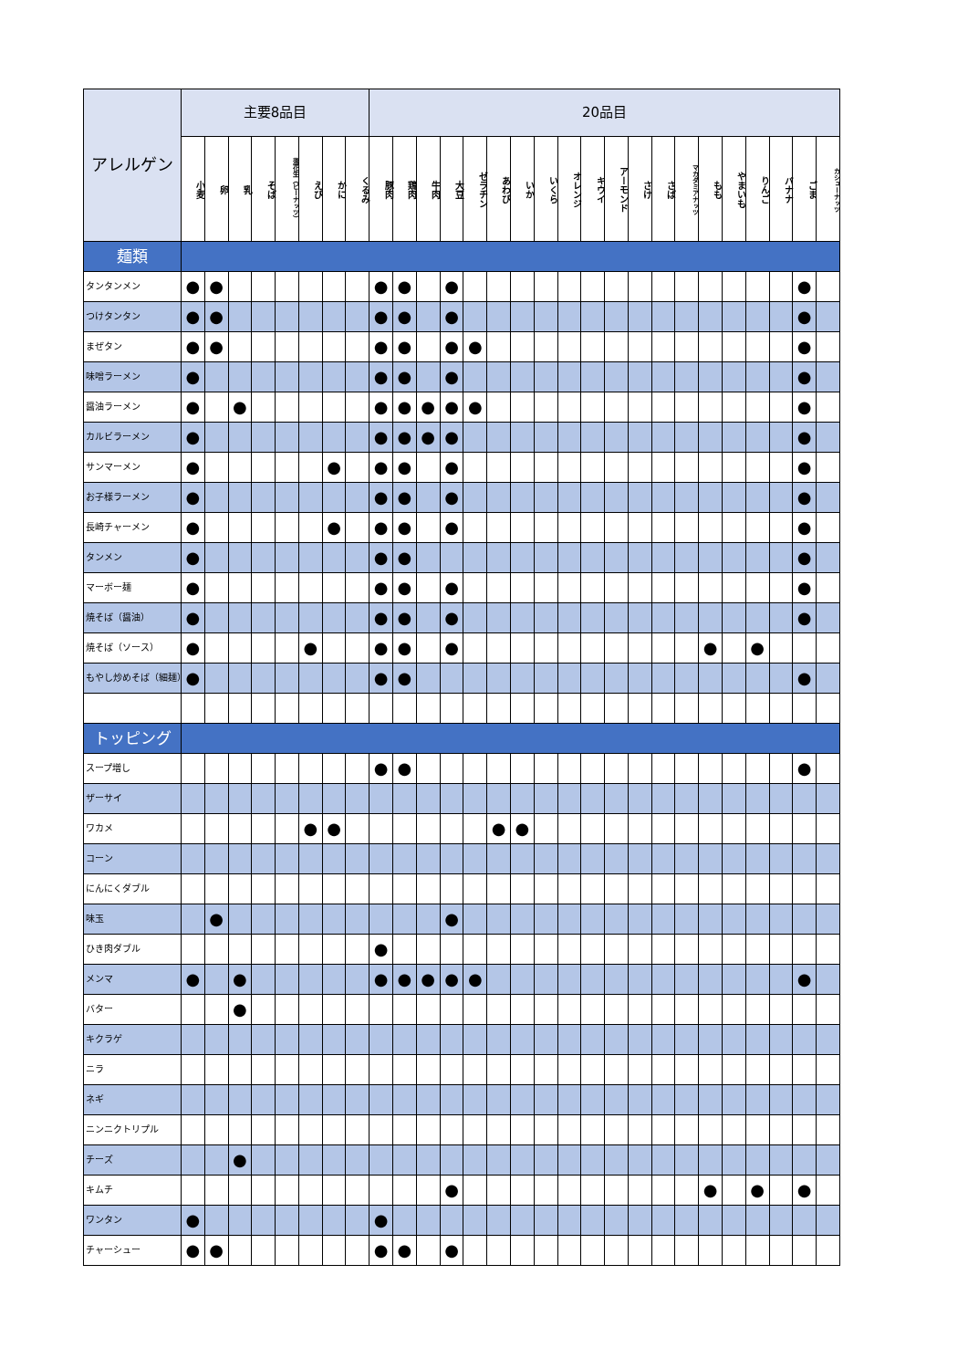| アレルゲン | 主要8品目 | | | | | | | | 20品目 | | | | | | | | | | | | | | | | | | | |
| --- | --- | --- | --- | --- | --- | --- | --- | --- | --- | --- | --- | --- | --- | --- | --- | --- | --- | --- | --- | --- | --- | --- | --- | --- | --- | --- | --- | --- |
| | 小麦 | 卵 | 乳 | そば | 落花生（ピーナッツ） | えび | かに | くるみ | 豚肉 | 鶏肉 | 牛肉 | 大豆 | ゼラチン | あわび | いか | いくら | オレンジ | キウイ | アーモンド | さけ | さば | マカダミアナッツ | もも | やまいも | りんご | バナナ | ごま | カシューナッツ |
| 麺類 | | | | | | | | | | | | | | | | | | | | | | | | | | | | |
| タンタンメン | ● | ● | | | | | | | ● | ● | | ● | | | | | | | | | | | | | | | ● | |
| つけタンタン | ● | ● | | | | | | | ● | ● | | ● | | | | | | | | | | | | | | | ● | |
| まぜタン | ● | ● | | | | | | | ● | ● | | ● | ● | | | | | | | | | | | | | | ● | |
| 味噌ラーメン | ● | | | | | | | | ● | ● | | ● | | | | | | | | | | | | | | | ● | |
| 醤油ラーメン | ● | | ● | | | | | | ● | ● | ● | ● | ● | | | | | | | | | | | | | | ● | |
| カルビラーメン | ● | | | | | | | | ● | ● | ● | ● | | | | | | | | | | | | | | | ● | |
| サンマーメン | ● | | | | | | ● | | ● | ● | | ● | | | | | | | | | | | | | | | ● | |
| お子様ラーメン | ● | | | | | | | | ● | ● | | ● | | | | | | | | | | | | | | | ● | |
| 長崎チャーメン | ● | | | | | | ● | | ● | ● | | ● | | | | | | | | | | | | | | | ● | |
| タンメン | ● | | | | | | | | ● | ● | | | | | | | | | | | | | | | | | ● | |
| マーボー麺 | ● | | | | | | | | ● | ● | | ● | | | | | | | | | | | | | | | ● | |
| 焼そば（醤油） | ● | | | | | | | | ● | ● | | ● | | | | | | | | | | | | | | | ● | |
| 焼そば（ソース） | ● | | | | | ● | | | ● | ● | | ● | | | | | | | | | | | ● | | ● | | | |
| もやし炒めそば（細麺） | ● | | | | | | | | ● | ● | | | | | | | | | | | | | | | | | ● | |
| トッピング | | | | | | | | | | | | | | | | | | | | | | | | | | | | |
| スープ増し | | | | | | | | | ● | ● | | | | | | | | | | | | | | | | | ● | |
| ザーサイ | | | | | | | | | | | | | | | | | | | | | | | | | | | | |
| ワカメ | | | | | | ● | ● | | | | | | | ● | ● | | | | | | | | | | | | | |
| コーン | | | | | | | | | | | | | | | | | | | | | | | | | | | | |
| にんにくダブル | | | | | | | | | | | | | | | | | | | | | | | | | | | | |
| 味玉 | | ● | | | | | | | | | | ● | | | | | | | | | | | | | | | | |
| ひき肉ダブル | | | | | | | | | ● | | | | | | | | | | | | | | | | | | | |
| メンマ | ● | | ● | | | | | | ● | ● | ● | ● | ● | | | | | | | | | | | | | | ● | |
| バター | | | ● | | | | | | | | | | | | | | | | | | | | | | | | | |
| キクラゲ | | | | | | | | | | | | | | | | | | | | | | | | | | | | |
| ニラ | | | | | | | | | | | | | | | | | | | | | | | | | | | | |
| ネギ | | | | | | | | | | | | | | | | | | | | | | | | | | | | |
| ニンニクトリプル | | | | | | | | | | | | | | | | | | | | | | | | | | | | |
| チーズ | | | ● | | | | | | | | | | | | | | | | | | | | | | | | | |
| キムチ | | | | | | | | | | | | ● | | | | | | | | | | | ● | | ● | | ● | |
| ワンタン | ● | | | | | | | | ● | | | | | | | | | | | | | | | | | | | |
| チャーシュー | ● | ● | | | | | | | ● | ● | | ● | | | | | | | | | | | | | | | | |